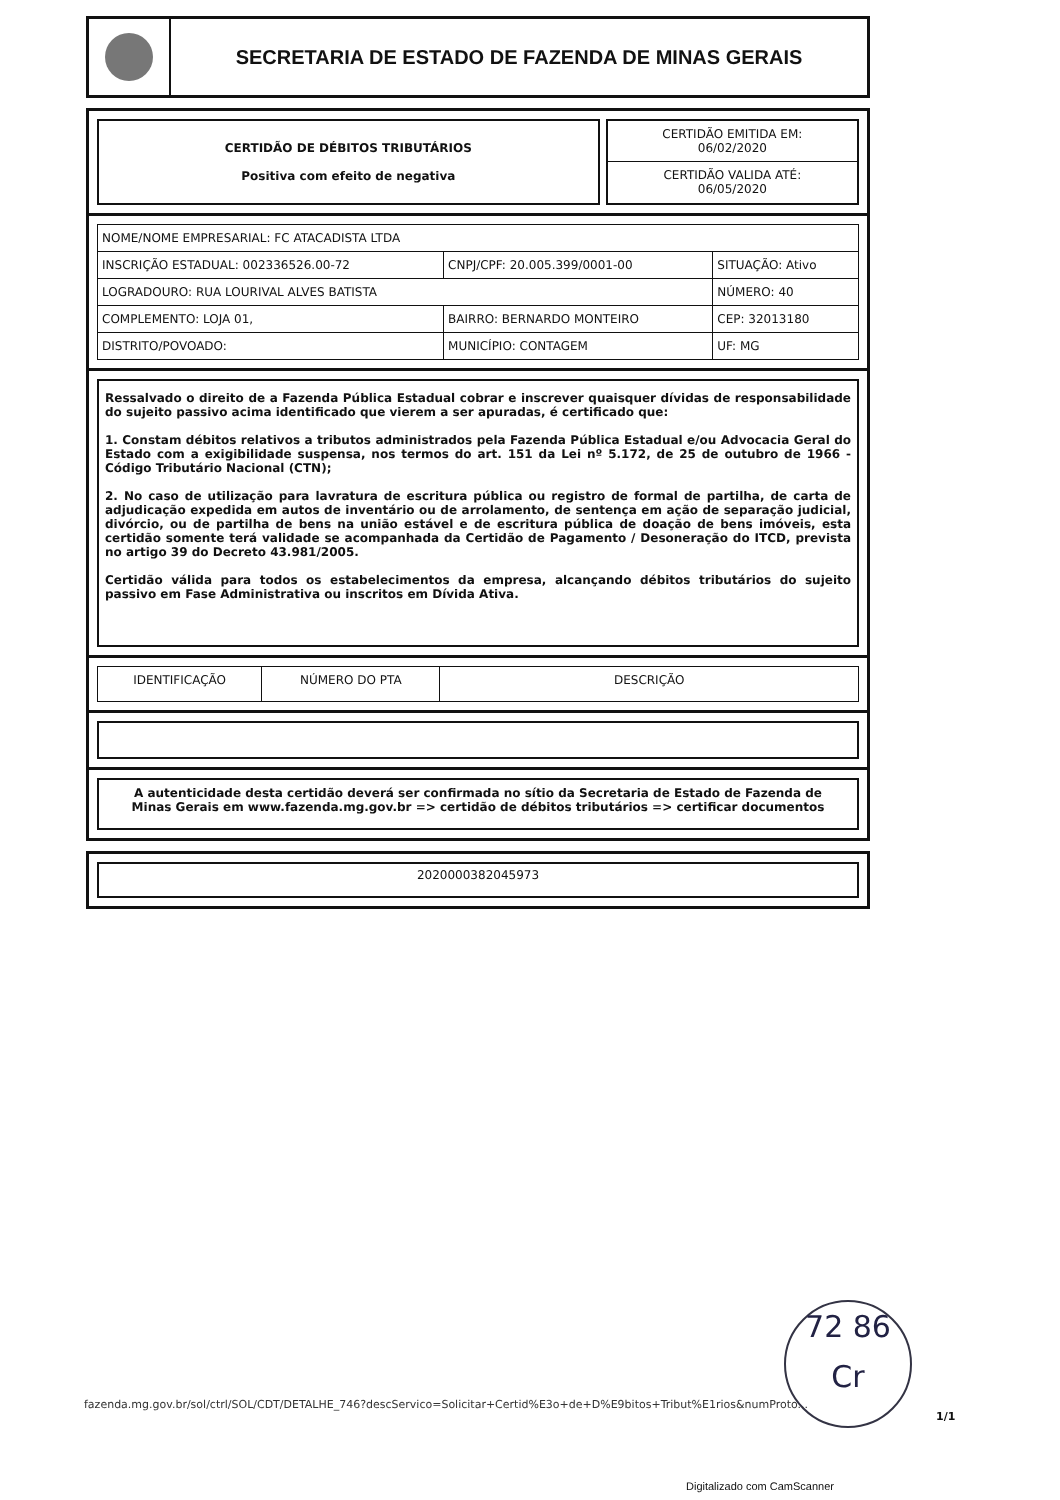SECRETARIA DE ESTADO DE FAZENDA DE MINAS GERAIS
CERTIDÃO DE DÉBITOS TRIBUTÁRIOS
Positiva com efeito de negativa
CERTIDÃO EMITIDA EM:
06/02/2020
CERTIDÃO VALIDA ATÉ:
06/05/2020
| NOME/NOME EMPRESARIAL: FC ATACADISTA LTDA | | |
| INSCRIÇÃO ESTADUAL: 002336526.00-72 | CNPJ/CPF: 20.005.399/0001-00 | SITUAÇÃO: Ativo |
| LOGRADOURO: RUA LOURIVAL ALVES BATISTA | | NÚMERO: 40 |
| COMPLEMENTO: LOJA 01, | BAIRRO: BERNARDO MONTEIRO | CEP: 32013180 |
| DISTRITO/POVOADO: | MUNICÍPIO: CONTAGEM | UF: MG |
Ressalvado o direito de a Fazenda Pública Estadual cobrar e inscrever quaisquer dívidas de responsabilidade do sujeito passivo acima identificado que vierem a ser apuradas, é certificado que:
1. Constam débitos relativos a tributos administrados pela Fazenda Pública Estadual e/ou Advocacia Geral do Estado com a exigibilidade suspensa, nos termos do art. 151 da Lei nº 5.172, de 25 de outubro de 1966 - Código Tributário Nacional (CTN);
2. No caso de utilização para lavratura de escritura pública ou registro de formal de partilha, de carta de adjudicação expedida em autos de inventário ou de arrolamento, de sentença em ação de separação judicial, divórcio, ou de partilha de bens na união estável e de escritura pública de doação de bens imóveis, esta certidão somente terá validade se acompanhada da Certidão de Pagamento / Desoneração do ITCD, prevista no artigo 39 do Decreto 43.981/2005.
Certidão válida para todos os estabelecimentos da empresa, alcançando débitos tributários do sujeito passivo em Fase Administrativa ou inscritos em Dívida Ativa.
| IDENTIFICAÇÃO | NÚMERO DO PTA | DESCRIÇÃO |
| --- | --- | --- |
A autenticidade desta certidão deverá ser confirmada no sítio da Secretaria de Estado de Fazenda de Minas Gerais em www.fazenda.mg.gov.br => certidão de débitos tributários => certificar documentos
2020000382045973
72 86
Cr
fazenda.mg.gov.br/sol/ctrl/SOL/CDT/DETALHE_746?descServico=Solicitar+Certid%E3o+de+D%E9bitos+Tribut%E1rios&numProto...
1/1
Digitalizado com CamScanner